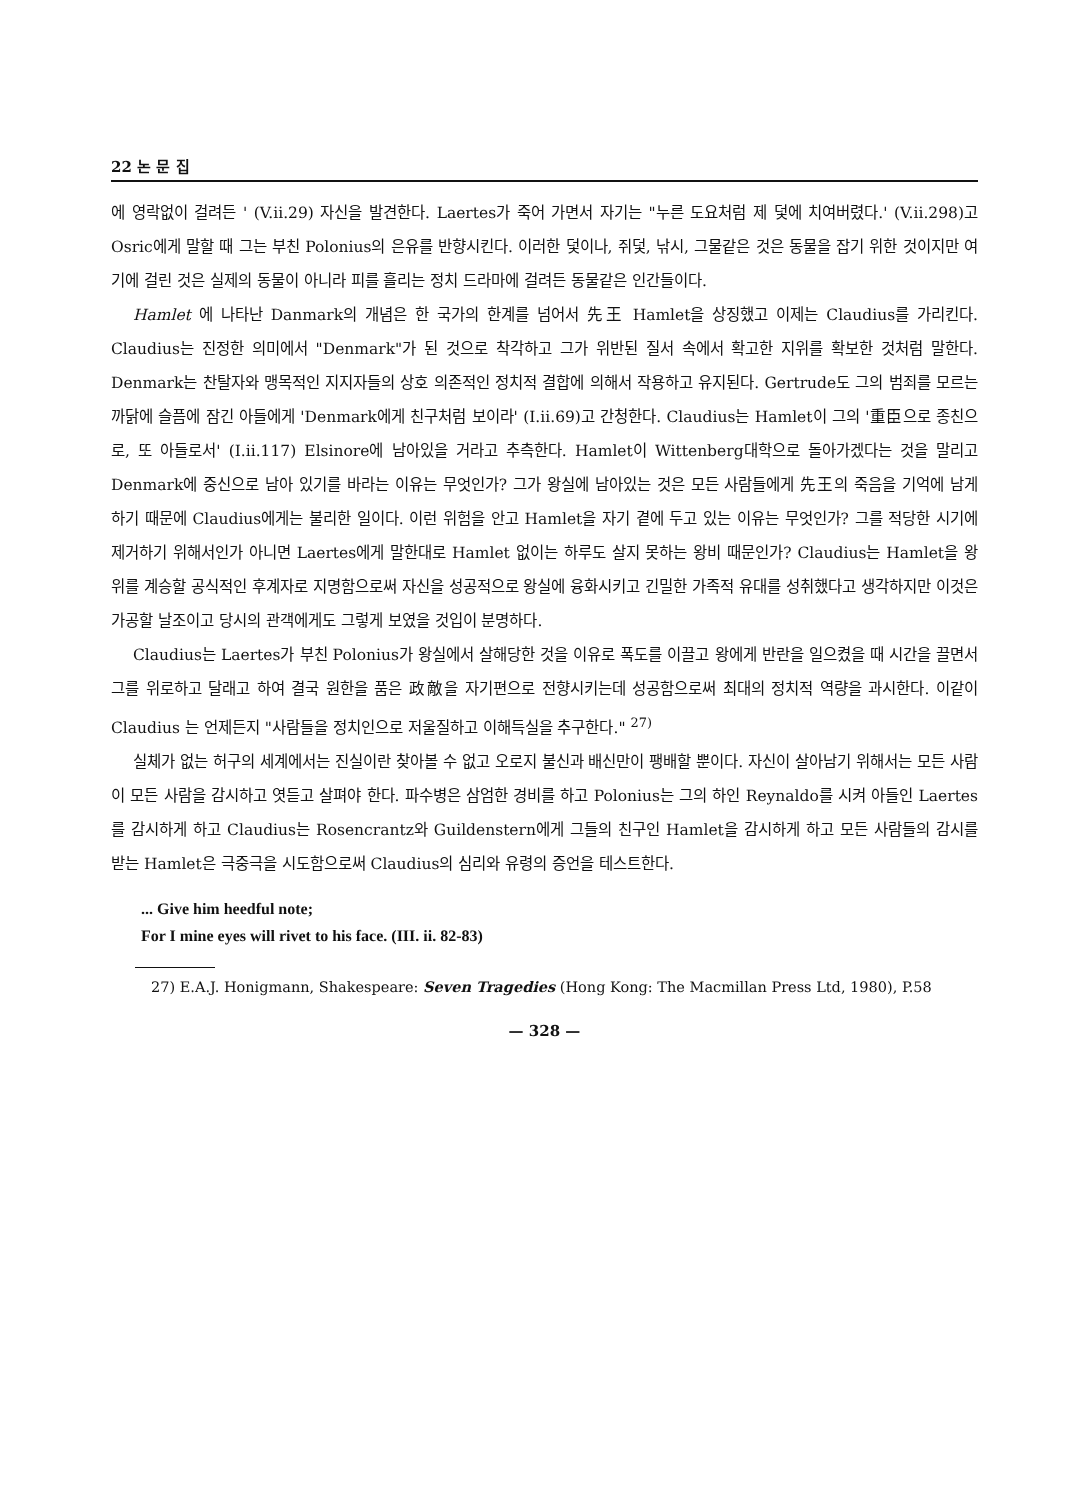22 논 문 집
에 영락없이 걸려든 ' (V.ii.29) 자신을 발견한다. Laertes가 죽어 가면서 자기는 "누른 도요처럼 제 덫에 치여버렸다.' (V.ii.298)고 Osric에게 말할 때 그는 부친 Polonius의 은유를 반향시킨다. 이러한 덫이나, 쥐덫, 낚시, 그물같은 것은 동물을 잡기 위한 것이지만 여기에 걸린 것은 실제의 동물이 아니라 피를 흘리는 정치 드라마에 걸려든 동물같은 인간들이다.
Hamlet 에 나타난 Danmark의 개념은 한 국가의 한계를 넘어서 先王 Hamlet을 상징했고 이제는 Claudius를 가리킨다. Claudius는 진정한 의미에서 "Denmark"가 된 것으로 착각하고 그가 위반된 질서 속에서 확고한 지위를 확보한 것처럼 말한다. Denmark는 찬탈자와 맹목적인 지지자들의 상호 의존적인 정치적 결합에 의해서 작용하고 유지된다. Gertrude도 그의 범죄를 모르는 까닭에 슬픔에 잠긴 아들에게 'Denmark에게 친구처럼 보이라' (I.ii.69)고 간청한다. Claudius는 Hamlet이 그의 '重臣으로 종친으로, 또 아들로서' (I.ii.117) Elsinore에 남아있을 거라고 추측한다. Hamlet이 Wittenberg대학으로 돌아가겠다는 것을 말리고 Denmark에 중신으로 남아 있기를 바라는 이유는 무엇인가? 그가 왕실에 남아있는 것은 모든 사람들에게 先王의 죽음을 기억에 남게 하기 때문에 Claudius에게는 불리한 일이다. 이런 위험을 안고 Hamlet을 자기 곁에 두고 있는 이유는 무엇인가? 그를 적당한 시기에 제거하기 위해서인가 아니면 Laertes에게 말한대로 Hamlet 없이는 하루도 살지 못하는 왕비 때문인가? Claudius는 Hamlet을 왕위를 계승할 공식적인 후계자로 지명함으로써 자신을 성공적으로 왕실에 융화시키고 긴밀한 가족적 유대를 성취했다고 생각하지만 이것은 가공할 날조이고 당시의 관객에게도 그렇게 보였을 것입이 분명하다.
Claudius는 Laertes가 부친 Polonius가 왕실에서 살해당한 것을 이유로 폭도를 이끌고 왕에게 반란을 일으켰을 때 시간을 끌면서 그를 위로하고 달래고 하여 결국 원한을 품은 政敵을 자기편으로 전향시키는데 성공함으로써 최대의 정치적 역량을 과시한다. 이같이 Claudius 는 언제든지 "사람들을 정치인으로 저울질하고 이해득실을 추구한다." <sup>27)</sup>
실체가 없는 허구의 세계에서는 진실이란 찾아볼 수 없고 오로지 불신과 배신만이 팽배할 뿐이다. 자신이 살아남기 위해서는 모든 사람이 모든 사람을 감시하고 엿듣고 살펴야 한다. 파수병은 삼엄한 경비를 하고 Polonius는 그의 하인 Reynaldo를 시켜 아들인 Laertes를 감시하게 하고 Claudius는 Rosencrantz와 Guildenstern에게 그들의 친구인 Hamlet을 감시하게 하고 모든 사람들의 감시를 받는 Hamlet은 극중극을 시도함으로써 Claudius의 심리와 유령의 증언을 테스트한다.
... Give him heedful note;
For I mine eyes will rivet to his face. (III. ii. 82-83)
27) E.A.J. Honigmann, Shakespeare: Seven Tragedies (Hong Kong: The Macmillan Press Ltd, 1980), P.58
— 328 —